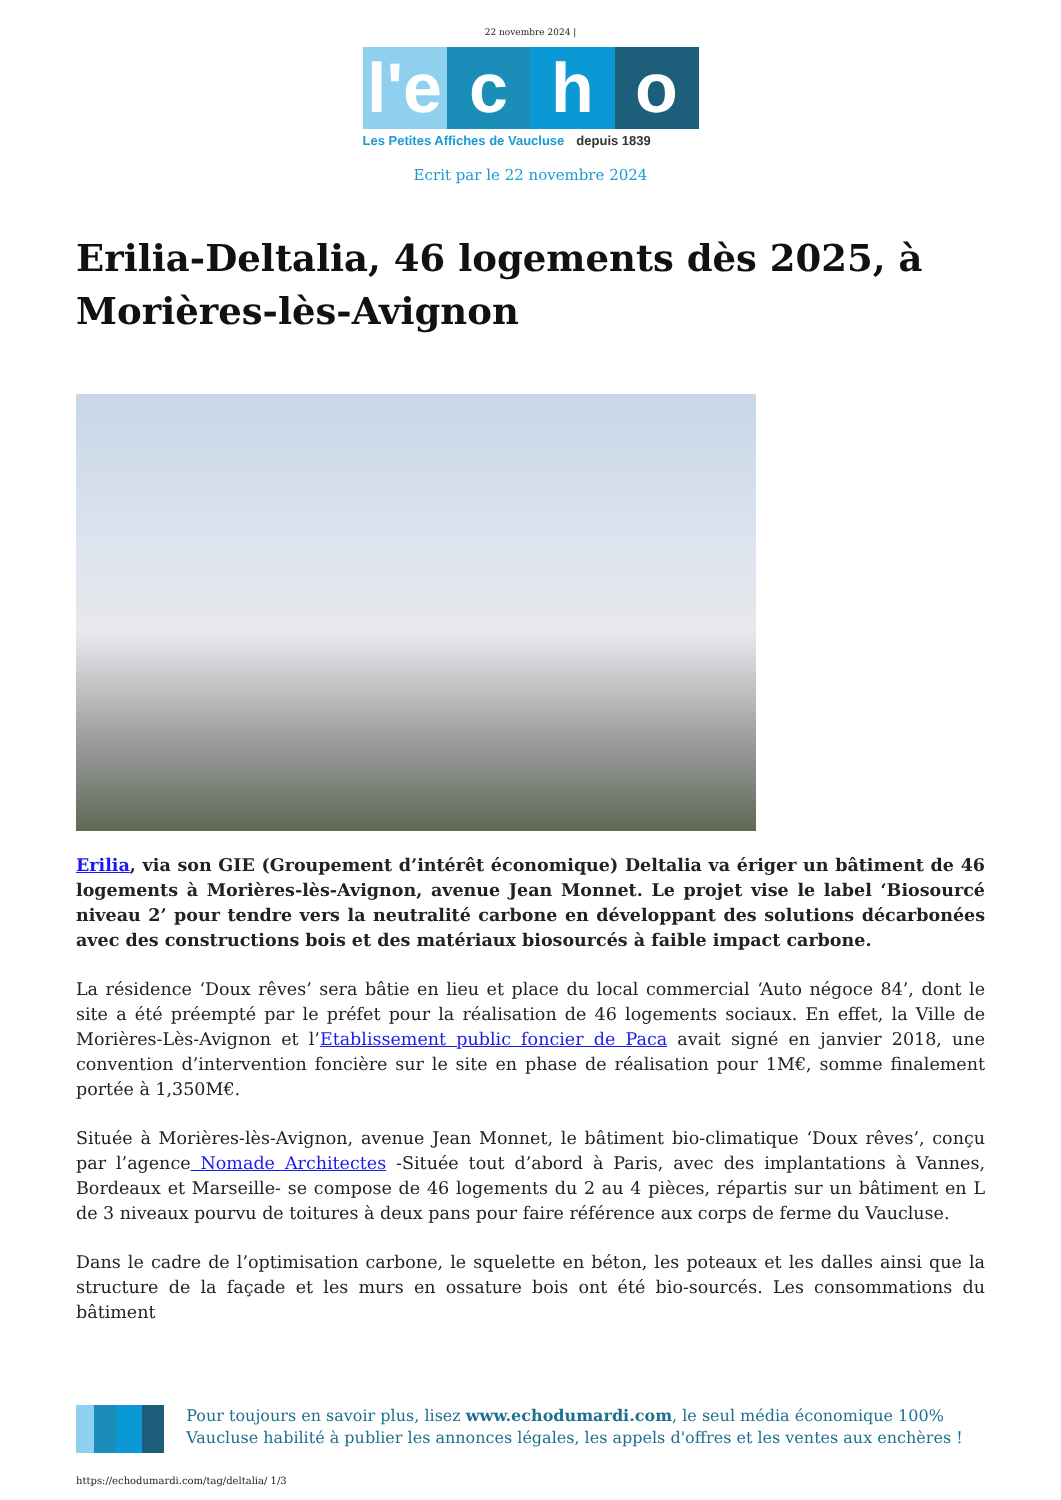22 novembre 2024 |
l'e c h o
Les Petites Affiches de Vaucluse depuis 1839
Ecrit par le 22 novembre 2024
Erilia-Deltalia, 46 logements dès 2025, à Morières-lès-Avignon
Erilia, via son GIE (Groupement d’intérêt économique) Deltalia va ériger un bâtiment de 46 logements à Morières-lès-Avignon, avenue Jean Monnet. Le projet vise le label ‘Biosourcé niveau 2’ pour tendre vers la neutralité carbone en développant des solutions décarbonées avec des constructions bois et des matériaux biosourcés à faible impact carbone.
La résidence ‘Doux rêves’ sera bâtie en lieu et place du local commercial ‘Auto négoce 84’, dont le site a été préempté par le préfet pour la réalisation de 46 logements sociaux. En effet, la Ville de Morières-Lès-Avignon et l’Etablissement public foncier de Paca avait signé en janvier 2018, une convention d’intervention foncière sur le site en phase de réalisation pour 1M€, somme finalement portée à 1,350M€.
Située à Morières-lès-Avignon, avenue Jean Monnet, le bâtiment bio-climatique ‘Doux rêves’, conçu par l’agence Nomade Architectes -Située tout d’abord à Paris, avec des implantations à Vannes, Bordeaux et Marseille- se compose de 46 logements du 2 au 4 pièces, répartis sur un bâtiment en L de 3 niveaux pourvu de toitures à deux pans pour faire référence aux corps de ferme du Vaucluse.
Dans le cadre de l’optimisation carbone, le squelette en béton, les poteaux et les dalles ainsi que la structure de la façade et les murs en ossature bois ont été bio-sourcés. Les consommations du bâtiment
Pour toujours en savoir plus, lisez www.echodumardi.com, le seul média économique 100% Vaucluse habilité à publier les annonces légales, les appels d'offres et les ventes aux enchères !
https://echodumardi.com/tag/deltalia/ 1/3